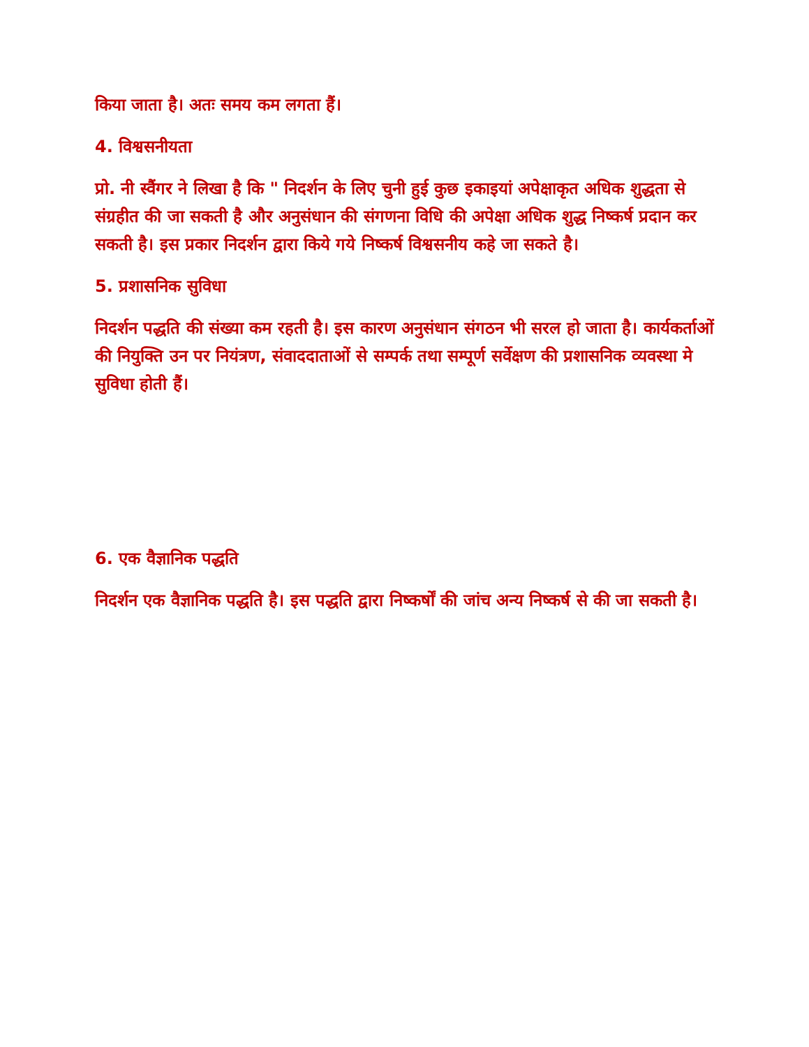किया जाता है। अतः समय कम लगता हैं।
4. विश्वसनीयता
प्रो. नी स्वैंगर ने लिखा है कि " निदर्शन के लिए चुनी हुई कुछ इकाइयां अपेक्षाकृत अधिक शुद्धता से संग्रहीत की जा सकती है और अनुसंधान की संगणना विधि की अपेक्षा अधिक शुद्ध निष्कर्ष प्रदान कर सकती है। इस प्रकार निदर्शन द्वारा किये गये निष्कर्ष विश्वसनीय कहे जा सकते है।
5. प्रशासनिक सुविधा
निदर्शन पद्धति की संख्या कम रहती है। इस कारण अनुसंधान संगठन भी सरल हो जाता है। कार्यकर्ताओं की नियुक्ति उन पर नियंत्रण, संवाददाताओं से सम्पर्क तथा सम्पूर्ण सर्वेक्षण की प्रशासनिक व्यवस्था मे सुविधा होती हैं।
6. एक वैज्ञानिक पद्धति
निदर्शन एक वैज्ञानिक पद्धति है। इस पद्धति द्वारा निष्कर्षों की जांच अन्य निष्कर्ष से की जा सकती है।